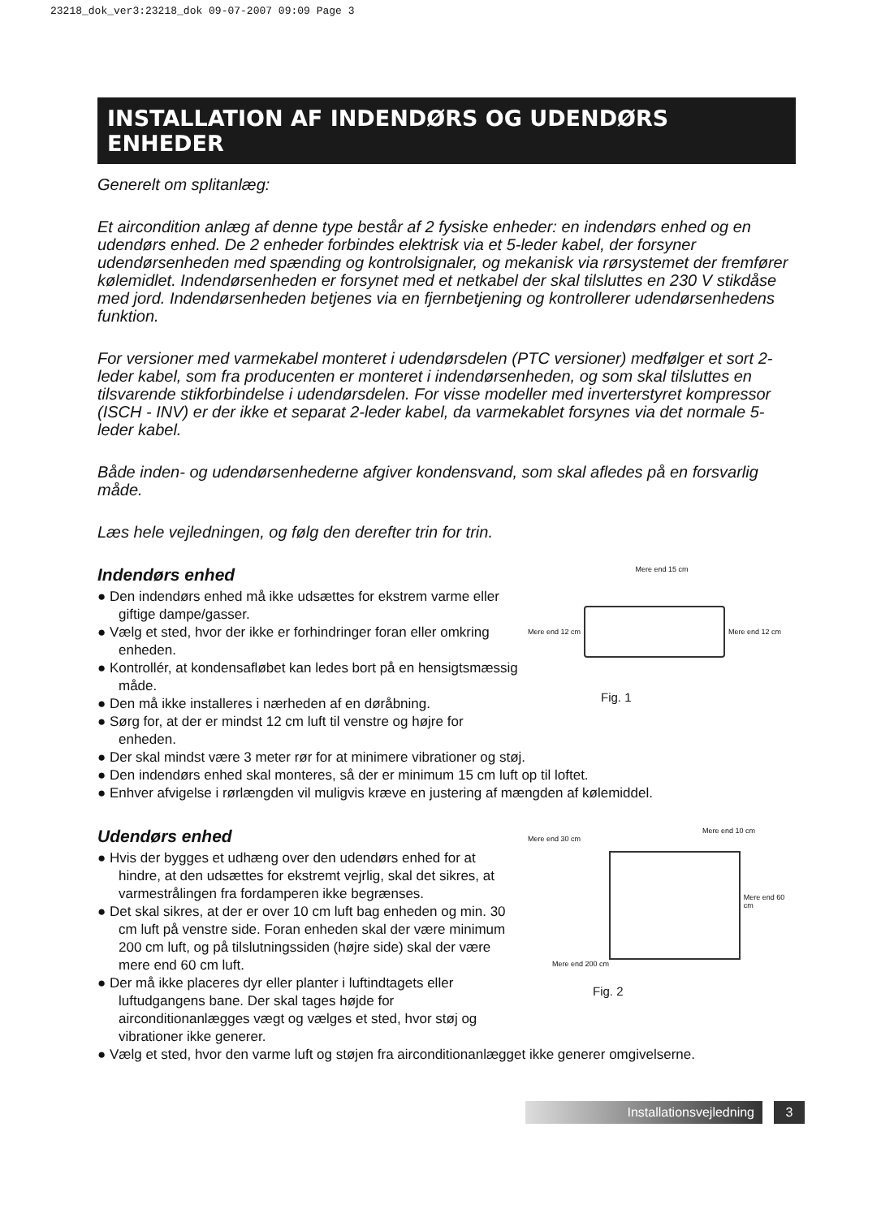23218_dok_ver3:23218_dok 09-07-2007 09:09 Page 3
INSTALLATION AF INDENDØRS OG UDENDØRS ENHEDER
Generelt om splitanlæg:
Et aircondition anlæg af denne type består af 2 fysiske enheder: en indendørs enhed og en udendørs enhed. De 2 enheder forbindes elektrisk via et 5-leder kabel, der forsyner udendørsenheden med spænding og kontrolsignaler, og mekanisk via rørsystemet der fremfører kølemidlet. Indendørsenheden er forsynet med et netkabel der skal tilsluttes en 230 V stikdåse med jord. Indendørsenheden betjenes via en fjernbetjening og kontrollerer udendørsenhedens funktion.
For versioner med varmekabel monteret i udendørsdelen (PTC versioner) medfølger et sort 2-leder kabel, som fra producenten er monteret i indendørsenheden, og som skal tilsluttes en tilsvarende stikforbindelse i udendørsdelen. For visse modeller med inverterstyret kompressor (ISCH - INV) er der ikke et separat 2-leder kabel, da varmekablet forsynes via det normale 5-leder kabel.
Både inden- og udendørsenhederne afgiver kondensvand, som skal afledes på en forsvarlig måde.
Læs hele vejledningen, og følg den derefter trin for trin.
Indendørs enhed
● Den indendørs enhed må ikke udsættes for ekstrem varme eller giftige dampe/gasser.
● Vælg et sted, hvor der ikke er forhindringer foran eller omkring enheden.
● Kontrollér, at kondensafløbet kan ledes bort på en hensigtsmæssig måde.
● Den må ikke installeres i nærheden af en døråbning.
● Sørg for, at der er mindst 12 cm luft til venstre og højre for enheden.
Mere end 15 cm
Mere end 12 cm Mere end 12 cm
Fig. 1
● Der skal mindst være 3 meter rør for at minimere vibrationer og støj.
● Den indendørs enhed skal monteres, så der er minimum 15 cm luft op til loftet.
● Enhver afvigelse i rørlængden vil muligvis kræve en justering af mængden af kølemiddel.
Udendørs enhed
● Hvis der bygges et udhæng over den udendørs enhed for at hindre, at den udsættes for ekstremt vejrlig, skal det sikres, at varmestrålingen fra fordamperen ikke begrænses.
● Det skal sikres, at der er over 10 cm luft bag enheden og min. 30 cm luft på venstre side. Foran enheden skal der være minimum 200 cm luft, og på tilslutningssiden (højre side) skal der være mere end 60 cm luft.
● Der må ikke placeres dyr eller planter i luftindtagets eller luftudgangens bane. Der skal tages højde for airconditionanlægges vægt og vælges et sted, hvor støj og vibrationer ikke generer.
Mere end 10 cm
Mere end 30 cm
Mere end 60 cm
Mere end 200 cm
Fig. 2
● Vælg et sted, hvor den varme luft og støjen fra airconditionanlægget ikke generer omgivelserne.
Installationsvejledning 3